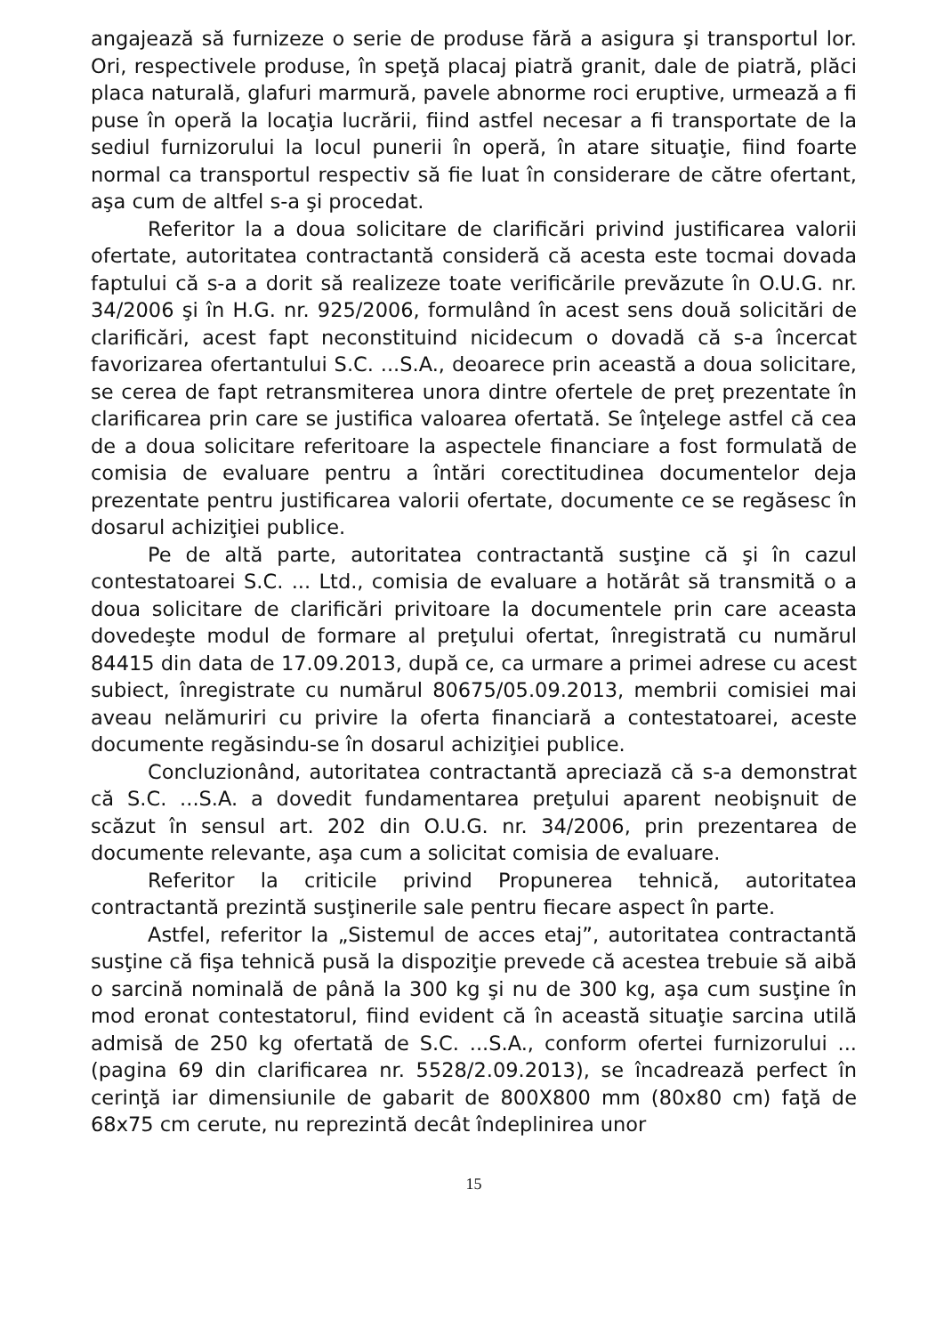angajează să furnizeze o serie de produse fără a asigura şi transportul lor. Ori, respectivele produse, în speţă placaj piatră granit, dale de piatră, plăci placa naturală, glafuri marmură, pavele abnorme roci eruptive, urmează a fi puse în operă la locaţia lucrării, fiind astfel necesar a fi transportate de la sediul furnizorului la locul punerii în operă, în atare situaţie, fiind foarte normal ca transportul respectiv să fie luat în considerare de către ofertant, aşa cum de altfel s-a şi procedat.
Referitor la a doua solicitare de clarificări privind justificarea valorii ofertate, autoritatea contractantă consideră că acesta este tocmai dovada faptului că s-a a dorit să realizeze toate verificările prevăzute în O.U.G. nr. 34/2006 şi în H.G. nr. 925/2006, formulând în acest sens două solicitări de clarificări, acest fapt neconstituind nicidecum o dovadă că s-a încercat favorizarea ofertantului S.C. ...S.A., deoarece prin această a doua solicitare, se cerea de fapt retransmiterea unora dintre ofertele de preţ prezentate în clarificarea prin care se justifica valoarea ofertată. Se înţelege astfel că cea de a doua solicitare referitoare la aspectele financiare a fost formulată de comisia de evaluare pentru a întări corectitudinea documentelor deja prezentate pentru justificarea valorii ofertate, documente ce se regăsesc în dosarul achiziţiei publice.
Pe de altă parte, autoritatea contractantă susţine că şi în cazul contestatoarei S.C. ... Ltd., comisia de evaluare a hotărât să transmită o a doua solicitare de clarificări privitoare la documentele prin care aceasta dovedeşte modul de formare al preţului ofertat, înregistrată cu numărul 84415 din data de 17.09.2013, după ce, ca urmare a primei adrese cu acest subiect, înregistrate cu numărul 80675/05.09.2013, membrii comisiei mai aveau nelămuriri cu privire la oferta financiară a contestatoarei, aceste documente regăsindu-se în dosarul achiziţiei publice.
Concluzionând, autoritatea contractantă apreciază că s-a demonstrat că S.C. ...S.A. a dovedit fundamentarea preţului aparent neobişnuit de scăzut în sensul art. 202 din O.U.G. nr. 34/2006, prin prezentarea de documente relevante, aşa cum a solicitat comisia de evaluare.
Referitor la criticile privind Propunerea tehnică, autoritatea contractantă prezintă susţinerile sale pentru fiecare aspect în parte.
Astfel, referitor la „Sistemul de acces etaj”, autoritatea contractantă susţine că fişa tehnică pusă la dispoziţie prevede că acestea trebuie să aibă o sarcină nominală de până la 300 kg şi nu de 300 kg, aşa cum susţine în mod eronat contestatorul, fiind evident că în această situaţie sarcina utilă admisă de 250 kg ofertată de S.C. ...S.A., conform ofertei furnizorului ... (pagina 69 din clarificarea nr. 5528/2.09.2013), se încadrează perfect în cerinţă iar dimensiunile de gabarit de 800X800 mm (80x80 cm) faţă de 68x75 cm cerute, nu reprezintă decât îndeplinirea unor
15